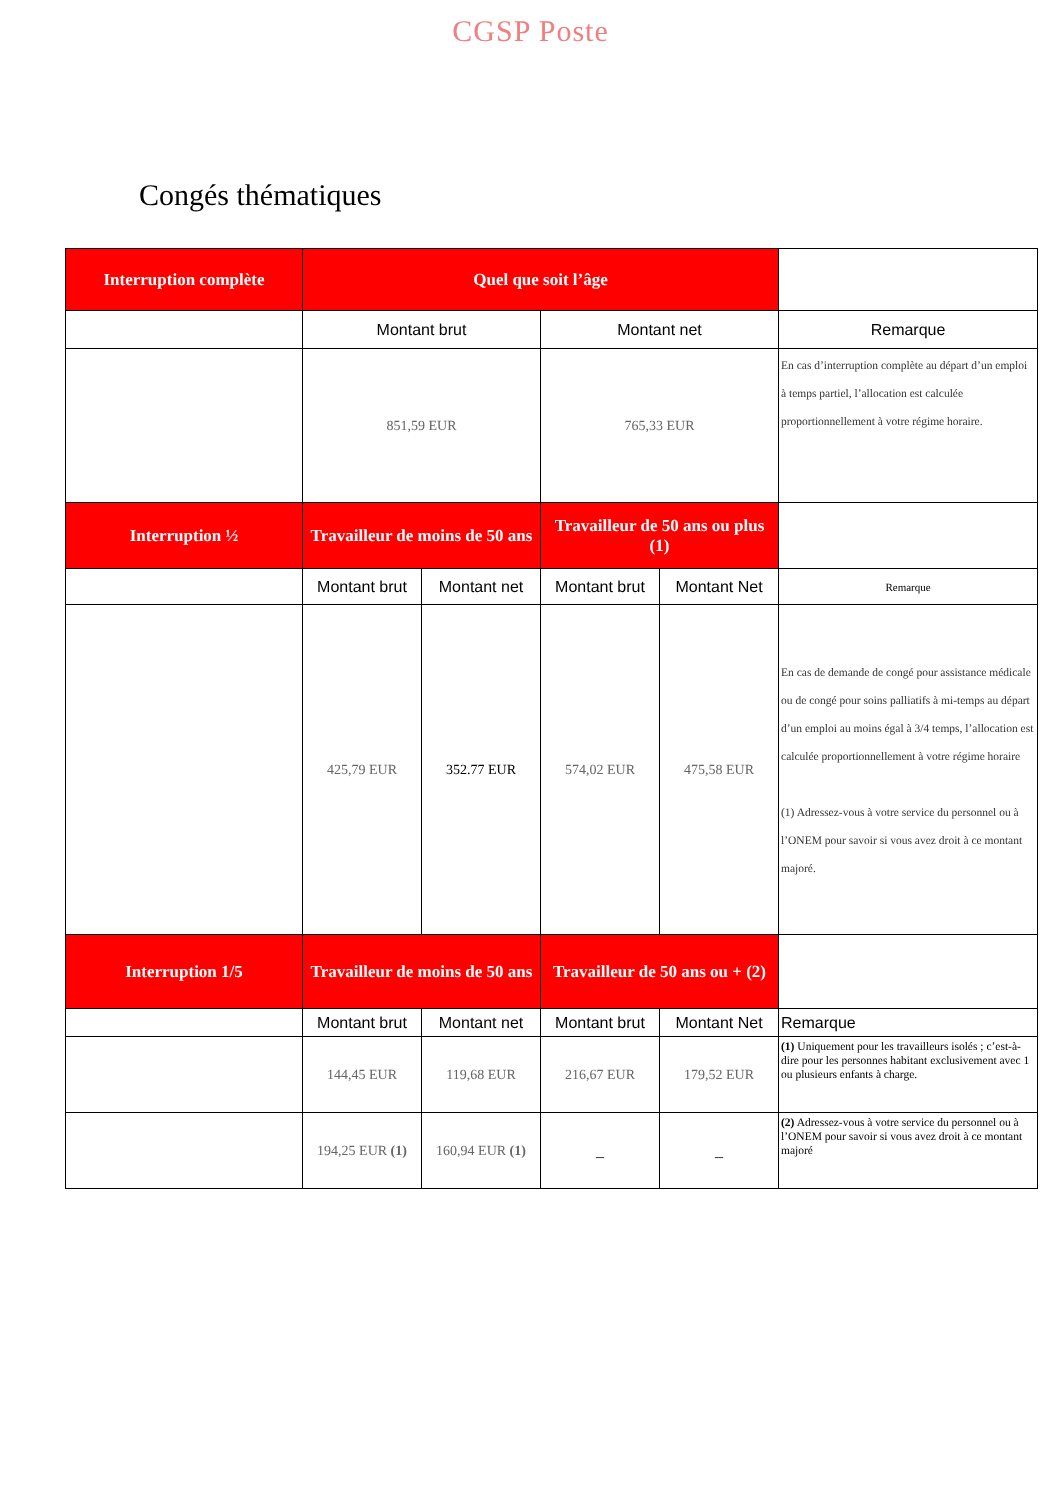CGSP Poste
Congés thématiques
| Interruption complète | Quel que soit l’âge | | | | |
| | Montant brut | | Montant net | | Remarque |
| | 851,59 EUR | | 765,33 EUR | | En cas d’interruption complète au départ d’un emploi à temps partiel, l’allocation est calculée proportionnellement à votre régime horaire. |
| Interruption ½ | Travailleur de moins de 50 ans | | Travailleur de 50 ans ou plus (1) | | |
| | Montant brut | Montant net | Montant brut | Montant Net | Remarque |
| | 425,79 EUR | 352.77 EUR | 574,02 EUR | 475,58 EUR | En cas de demande de congé pour assistance médicale ou de congé pour soins palliatifs à mi-temps au départ d’un emploi au moins égal à 3/4 temps, l’allocation est calculée proportionnellement à votre régime horaire (1) Adressez-vous à votre service du personnel ou à l’ONEM pour savoir si vous avez droit à ce montant majoré. |
| Interruption 1/5 | Travailleur de moins de 50 ans | | Travailleur de 50 ans ou + (2) | | |
| | Montant brut | Montant net | Montant brut | Montant Net | Remarque |
| | 144,45 EUR | 119,68 EUR | 216,67 EUR | 179,52 EUR | (1) Uniquement pour les travailleurs isolés ; c’est-à-dire pour les personnes habitant exclusivement avec 1 ou plusieurs enfants à charge. |
| | 194,25 EUR (1) | 160,94 EUR (1) | _ | _ | (2) Adressez-vous à votre service du personnel ou à l’ONEM pour savoir si vous avez droit à ce montant majoré |